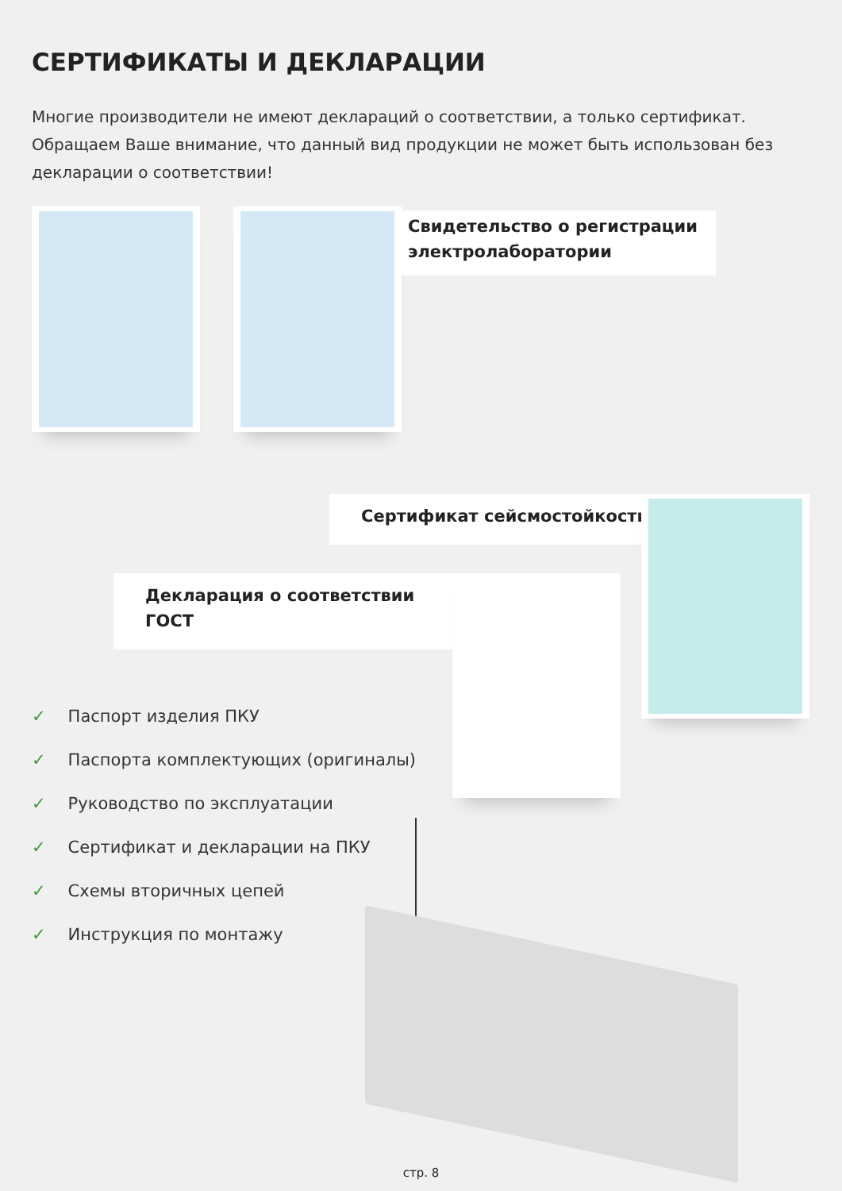СЕРТИФИКАТЫ И ДЕКЛАРАЦИИ
Многие производители не имеют деклараций о соответствии, а только сертификат. Обращаем Ваше внимание, что данный вид продукции не может быть использован без декларации о соответствии!
Свидетельство о регистрации электролаборатории
Сертификат сейсмостойкости
Декларация о соответствии ГОСТ
✓ Паспорт изделия ПКУ
✓ Паспорта комплектующих (оригиналы)
✓ Руководство по эксплуатации
✓ Сертификат и декларации на ПКУ
✓ Схемы вторичных цепей
✓ Инструкция по монтажу
стр. 8